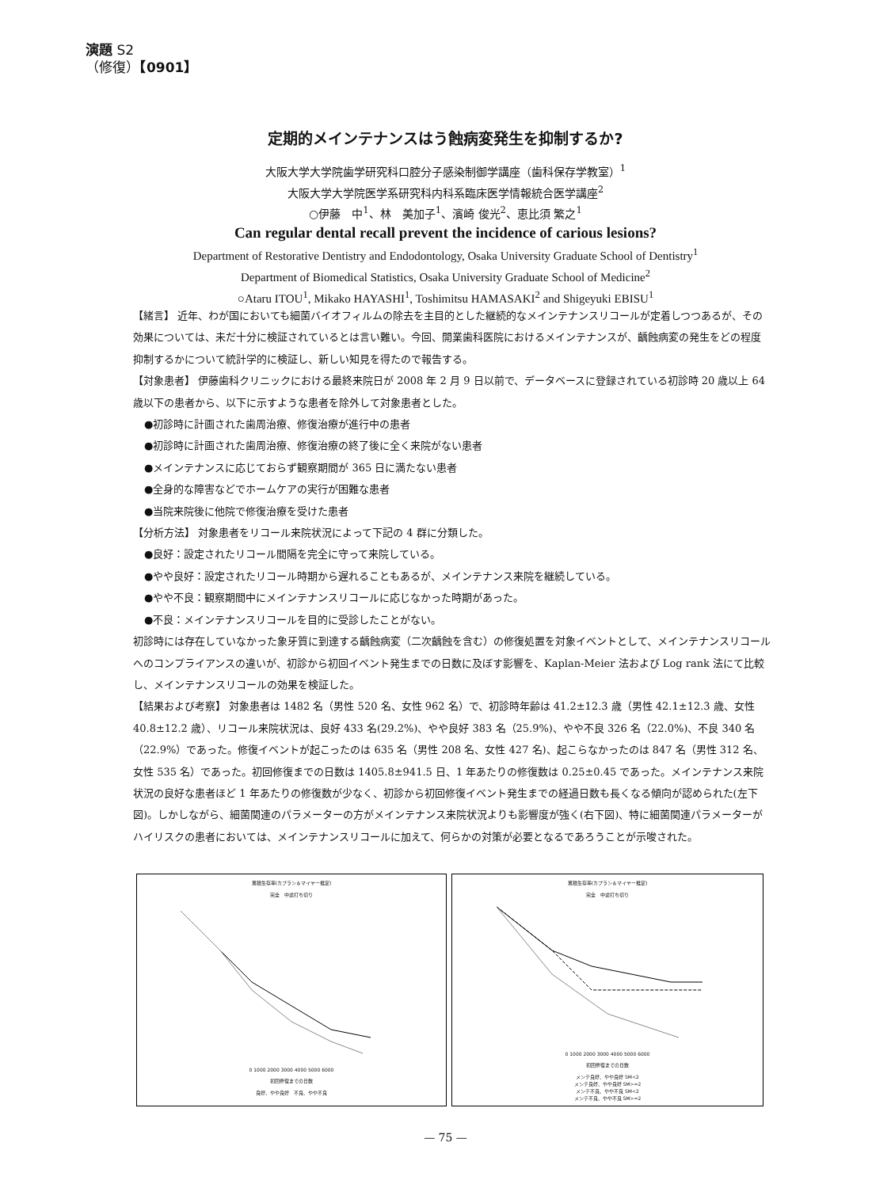演題 S2
（修復）【0901】
定期的メインテナンスはう蝕病変発生を抑制するか?
大阪大学大学院歯学研究科口腔分子感染制御学講座（歯科保存学教室）<sup>1</sup>
大阪大学大学院医学系研究科内科系臨床医学情報統合医学講座<sup>2</sup>
○伊藤　中<sup>1</sup>、林　美加子<sup>1</sup>、濱崎 俊光<sup>2</sup>、恵比須 繁之<sup>1</sup>
Can regular dental recall prevent the incidence of carious lesions?
Department of Restorative Dentistry and Endodontology, Osaka University Graduate School of Dentistry<sup>1</sup>
Department of Biomedical Statistics, Osaka University Graduate School of Medicine<sup>2</sup>
○Ataru ITOU<sup>1</sup>, Mikako HAYASHI<sup>1</sup>, Toshimitsu HAMASAKI<sup>2</sup> and Shigeyuki EBISU<sup>1</sup>
【緒言】 近年、わが国においても細菌バイオフィルムの除去を主目的とした継続的なメインテナンスリコールが定着しつつあるが、その効果については、未だ十分に検証されているとは言い難い。今回、開業歯科医院におけるメインテナンスが、齲蝕病変の発生をどの程度抑制するかについて統計学的に検証し、新しい知見を得たので報告する。
【対象患者】 伊藤歯科クリニックにおける最終来院日が 2008 年 2 月 9 日以前で、データベースに登録されている初診時 20 歳以上 64 歳以下の患者から、以下に示すような患者を除外して対象患者とした。
●初診時に計画された歯周治療、修復治療が進行中の患者
●初診時に計画された歯周治療、修復治療の終了後に全く来院がない患者
●メインテナンスに応じておらず観察期間が 365 日に満たない患者
●全身的な障害などでホームケアの実行が困難な患者
●当院来院後に他院で修復治療を受けた患者
【分析方法】 対象患者をリコール来院状況によって下記の 4 群に分類した。
●良好：設定されたリコール間隔を完全に守って来院している。
●やや良好：設定されたリコール時期から遅れることもあるが、メインテナンス来院を継続している。
●やや不良：観察期間中にメインテナンスリコールに応じなかった時期があった。
●不良：メインテナンスリコールを目的に受診したことがない。
初診時には存在していなかった象牙質に到達する齲蝕病変（二次齲蝕を含む）の修復処置を対象イベントとして、メインテナンスリコールへのコンプライアンスの違いが、初診から初回イベント発生までの日数に及ぼす影響を、Kaplan-Meier 法および Log rank 法にて比較し、メインテナンスリコールの効果を検証した。
【結果および考察】 対象患者は 1482 名（男性 520 名、女性 962 名）で、初診時年齢は 41.2±12.3 歳（男性 42.1±12.3 歳、女性 40.8±12.2 歳）、リコール来院状況は、良好 433 名(29.2%)、やや良好 383 名（25.9%)、やや不良 326 名（22.0%)、不良 340 名（22.9%）であった。修復イベントが起こったのは 635 名（男性 208 名、女性 427 名)、起こらなかったのは 847 名（男性 312 名、女性 535 名）であった。初回修復までの日数は 1405.8±941.5 日、1 年あたりの修復数は 0.25±0.45 であった。メインテナンス来院状況の良好な患者ほど 1 年あたりの修復数が少なく、初診から初回修復イベント発生までの経過日数も長くなる傾向が認められた(左下図)。しかしながら、細菌関連のパラメーターの方がメインテナンス来院状況よりも影響度が強く(右下図)、特に細菌関連パラメーターがハイリスクの患者においては、メインテナンスリコールに加えて、何らかの対策が必要となるであろうことが示唆された。
累積生存率(カプラン＆マイヤー推定)
完全　中途打ち切り
0 1000 2000 3000 4000 5000 6000
初回修復までの日数
良好、やや良好　不良、やや不良
累積生存率(カプラン＆マイヤー推定)
完全　中途打ち切り
0 1000 2000 3000 4000 5000 6000
初回修復までの日数
メンテ良好、やや良好 SM<2
メンテ良好、やや良好 SM>=2
メンテ不良、やや不良 SM<2
メンテ不良、やや不良 SM>=2
— 75 —